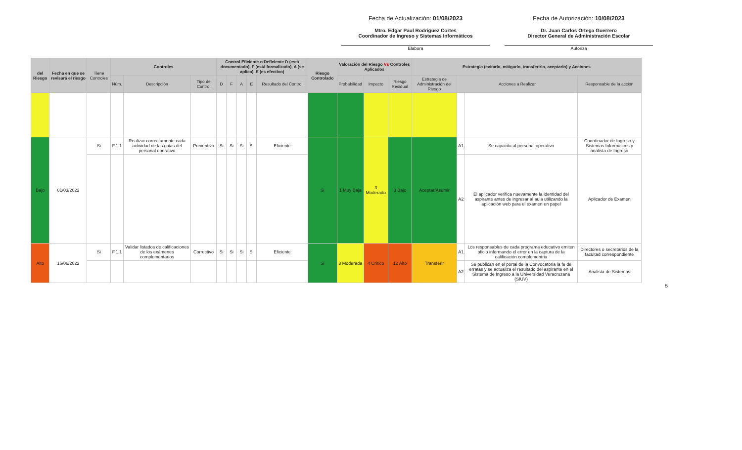Fecha de Actualización: 01/08/2023
Mtro. Edgar Paul Rodríguez Cortes
Coordinador de Ingreso y Sistemas Informáticos
Elabora
Fecha de Autorización: 10/08/2023
Dr. Juan Carlos Ortega Guerrero
Director General de Administración Escolar
Autoriza
| del Riesgo | Fecha en que se revisará el riesgo | Tiene Controles | Controles | | | Control Eficiente o Deficiente D (está documentado), F (está formalizado), A (se aplica), E (es efectivo) | | | | | Riesgo Controlado | Valoración del Riesgo Vs Controles Aplicados | | | Estrategia (evitarlo, mitigarlo, transferirlo, aceptarlo) y Acciones | | | |
| --- | --- | --- | --- | --- | --- | --- | --- | --- | --- | --- | --- | --- | --- | --- | --- | --- | --- | --- |
| | | | Núm. | Descripción | Tipo de Control | D | F | A | E | Resultado del Control | | Probabilidad | Impacto | Riesgo Residual | Estrategia de Administración del Riesgo | Acciones a Realizar | | Responsable de la acción |
| Bajo | 01/03/2022 | Si | F.1.1 | Realizar correctamente cada actividad de las guias del personal operativo | Preventivo | Si | Si | Si | Si | Eficiente | Si | 1 Muy Baja | 3 Moderado | 3 Bajo | Aceptar/Asumir | A1 | Se capacita al personal operativo | Coordinador de Ingreso y Sistemas Informáticos y analista de Ingreso |
| | | | | | | | | | | | | | | | | A2 | El aplicador verifica nuevamente la identidad del aspirante antes de ingresar al aula utilizando la aplicación web para el examen en papel | Aplicador de Examen |
| Alto | 16/06/2022 | Si | F.1.1 | Validar listados de calificaciones de los exámenes complementarios | Correctivo | Si | Si | Si | Si | Eficiente | Si | 3 Moderada | 4 Crítico | 12 Alto | Transferir | A1 | Los responsables de cada programa educativo emiten oficio informando el error en la captura de la calificación complementria | Directores o secretarios de la facultad correspondiente |
| | | | | | | | | | | | | | | | | A2 | Se publican en el portal de la Convocatoria la fe de erratas y se actualiza el resultado del aspirante en el Sistema de Ingreso a la Universidad Veracruzana (SIUV) | Analista de Sistemas |
5